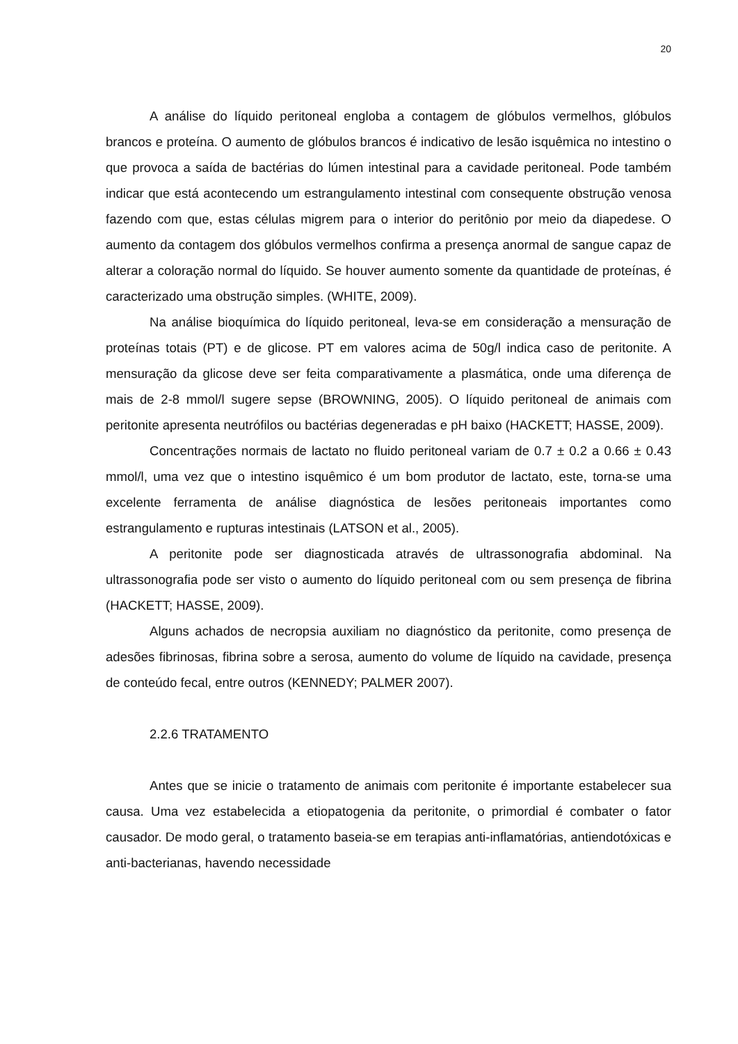20
A análise do líquido peritoneal engloba a contagem de glóbulos vermelhos, glóbulos brancos e proteína. O aumento de glóbulos brancos é indicativo de lesão isquêmica no intestino o que provoca a saída de bactérias do lúmen intestinal para a cavidade peritoneal. Pode também indicar que está acontecendo um estrangulamento intestinal com consequente obstrução venosa fazendo com que, estas células migrem para o interior do peritônio por meio da diapedese. O aumento da contagem dos glóbulos vermelhos confirma a presença anormal de sangue capaz de alterar a coloração normal do líquido. Se houver aumento somente da quantidade de proteínas, é caracterizado uma obstrução simples. (WHITE, 2009).
Na análise bioquímica do líquido peritoneal, leva-se em consideração a mensuração de proteínas totais (PT) e de glicose. PT em valores acima de 50g/l indica caso de peritonite. A mensuração da glicose deve ser feita comparativamente a plasmática, onde uma diferença de mais de 2-8 mmol/l sugere sepse (BROWNING, 2005). O líquido peritoneal de animais com peritonite apresenta neutrófilos ou bactérias degeneradas e pH baixo (HACKETT; HASSE, 2009).
Concentrações normais de lactato no fluido peritoneal variam de 0.7 ± 0.2 a 0.66 ± 0.43 mmol/l, uma vez que o intestino isquêmico é um bom produtor de lactato, este, torna-se uma excelente ferramenta de análise diagnóstica de lesões peritoneais importantes como estrangulamento e rupturas intestinais (LATSON et al., 2005).
A peritonite pode ser diagnosticada através de ultrassonografia abdominal. Na ultrassonografia pode ser visto o aumento do líquido peritoneal com ou sem presença de fibrina (HACKETT; HASSE, 2009).
Alguns achados de necropsia auxiliam no diagnóstico da peritonite, como presença de adesões fibrinosas, fibrina sobre a serosa, aumento do volume de líquido na cavidade, presença de conteúdo fecal, entre outros (KENNEDY; PALMER 2007).
2.2.6 TRATAMENTO
Antes que se inicie o tratamento de animais com peritonite é importante estabelecer sua causa. Uma vez estabelecida a etiopatogenia da peritonite, o primordial é combater o fator causador. De modo geral, o tratamento baseia-se em terapias anti-inflamatórias, antiendotóxicas e anti-bacterianas, havendo necessidade